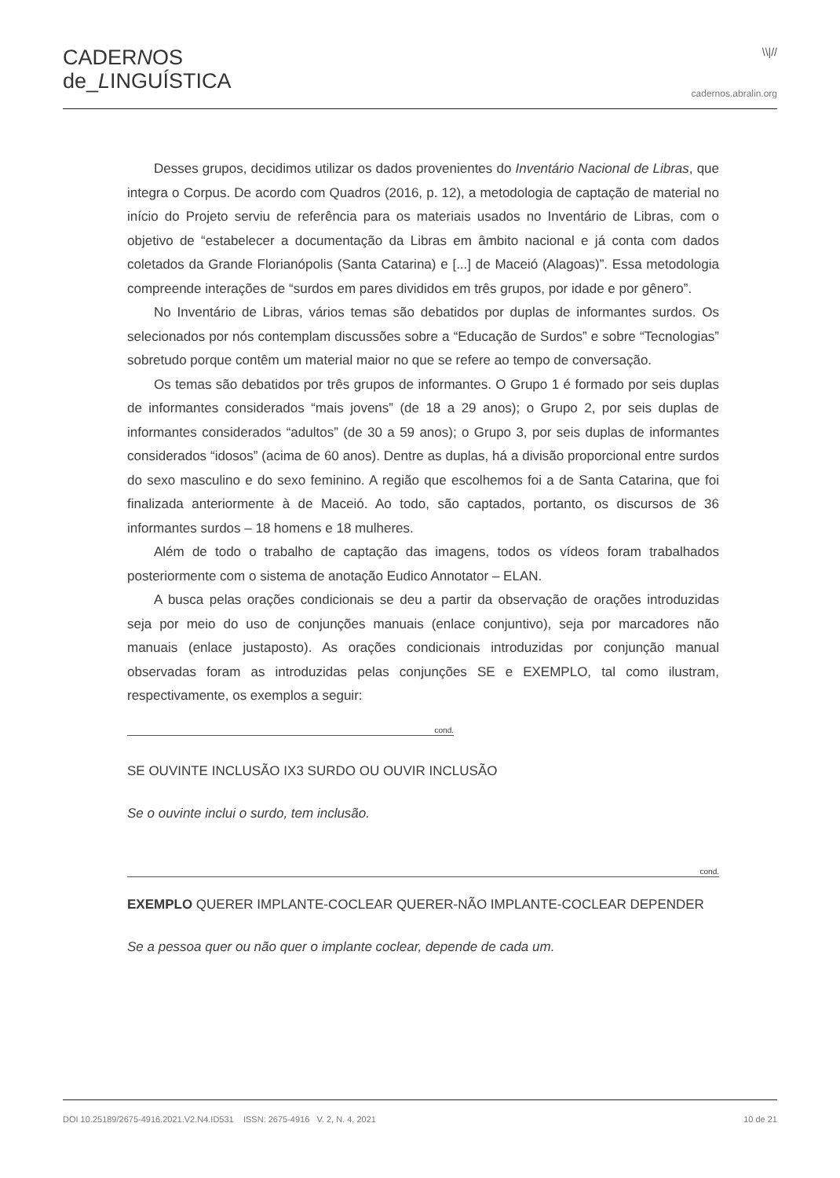CADERNOS
de_LINGUÍSTICA
\\|//
cadernos.abralin.org
Desses grupos, decidimos utilizar os dados provenientes do Inventário Nacional de Libras, que integra o Corpus. De acordo com Quadros (2016, p. 12), a metodologia de captação de material no início do Projeto serviu de referência para os materiais usados no Inventário de Libras, com o objetivo de “estabelecer a documentação da Libras em âmbito nacional e já conta com dados coletados da Grande Florianópolis (Santa Catarina) e [...] de Maceió (Alagoas)”. Essa metodologia compreende interações de “surdos em pares divididos em três grupos, por idade e por gênero”.
No Inventário de Libras, vários temas são debatidos por duplas de informantes surdos. Os selecionados por nós contemplam discussões sobre a “Educação de Surdos” e sobre “Tecnologias” sobretudo porque contêm um material maior no que se refere ao tempo de conversação.
Os temas são debatidos por três grupos de informantes. O Grupo 1 é formado por seis duplas de informantes considerados “mais jovens” (de 18 a 29 anos); o Grupo 2, por seis duplas de informantes considerados “adultos” (de 30 a 59 anos); o Grupo 3, por seis duplas de informantes considerados “idosos” (acima de 60 anos). Dentre as duplas, há a divisão proporcional entre surdos do sexo masculino e do sexo feminino. A região que escolhemos foi a de Santa Catarina, que foi finalizada anteriormente à de Maceió. Ao todo, são captados, portanto, os discursos de 36 informantes surdos – 18 homens e 18 mulheres.
Além de todo o trabalho de captação das imagens, todos os vídeos foram trabalhados posteriormente com o sistema de anotação Eudico Annotator – ELAN.
A busca pelas orações condicionais se deu a partir da observação de orações introduzidas seja por meio do uso de conjunções manuais (enlace conjuntivo), seja por marcadores não manuais (enlace justaposto). As orações condicionais introduzidas por conjunção manual observadas foram as introduzidas pelas conjunções SE e EXEMPLO, tal como ilustram, respectivamente, os exemplos a seguir:
cond.
SE OUVINTE INCLUSÃO IX3 SURDO OU OUVIR INCLUSÃO
Se o ouvinte inclui o surdo, tem inclusão.
cond.
EXEMPLO QUERER IMPLANTE-COCLEAR QUERER-NÃO IMPLANTE-COCLEAR DEPENDER
Se a pessoa quer ou não quer o implante coclear, depende de cada um.
DOI 10.25189/2675-4916.2021.V2.N4.ID531 ISSN: 2675-4916 V. 2, N. 4, 2021 10 de 21